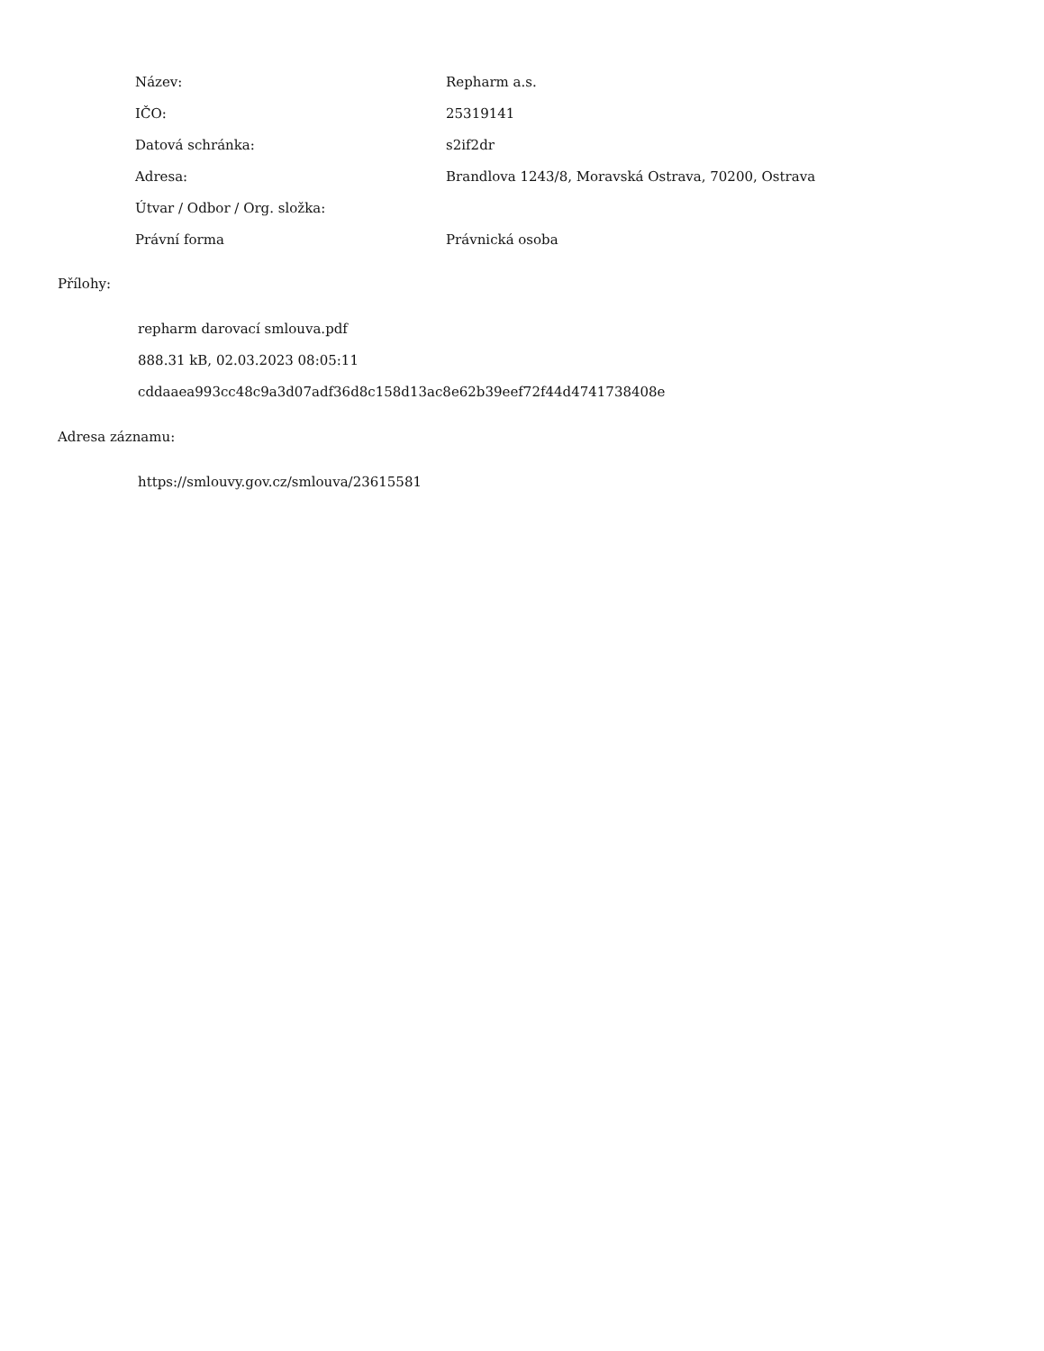| Název: | Repharm a.s. |
| IČO: | 25319141 |
| Datová schránka: | s2if2dr |
| Adresa: | Brandlova 1243/8, Moravská Ostrava, 70200, Ostrava |
| Útvar / Odbor / Org. složka: | |
| Právní forma | Právnická osoba |
Přílohy:
repharm darovací smlouva.pdf
888.31 kB, 02.03.2023 08:05:11
cddaaea993cc48c9a3d07adf36d8c158d13ac8e62b39eef72f44d4741738408e
Adresa záznamu:
https://smlouvy.gov.cz/smlouva/23615581